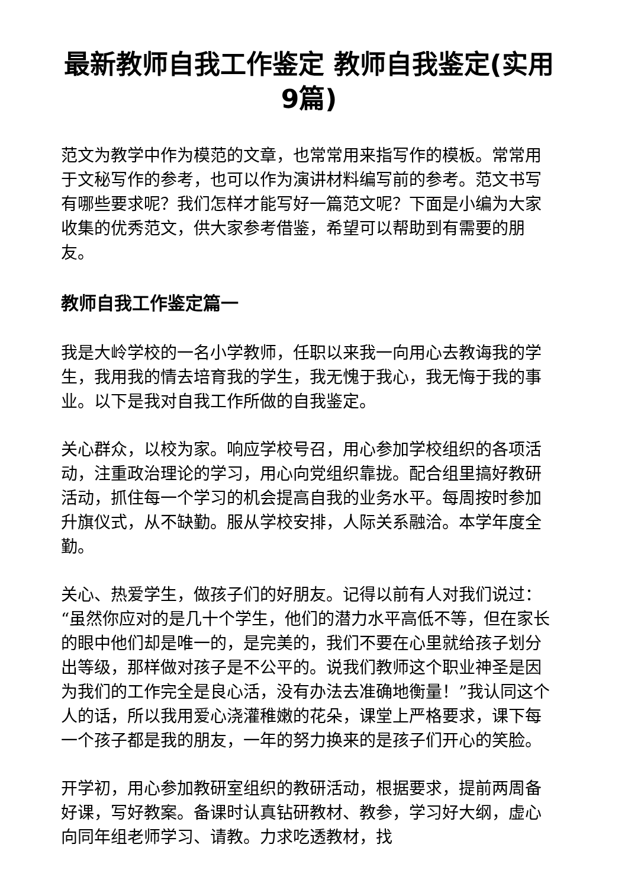最新教师自我工作鉴定 教师自我鉴定(实用9篇)
范文为教学中作为模范的文章，也常常用来指写作的模板。常常用于文秘写作的参考，也可以作为演讲材料编写前的参考。范文书写有哪些要求呢？我们怎样才能写好一篇范文呢？下面是小编为大家收集的优秀范文，供大家参考借鉴，希望可以帮助到有需要的朋友。
教师自我工作鉴定篇一
我是大岭学校的一名小学教师，任职以来我一向用心去教诲我的学生，我用我的情去培育我的学生，我无愧于我心，我无悔于我的事业。以下是我对自我工作所做的自我鉴定。
关心群众，以校为家。响应学校号召，用心参加学校组织的各项活动，注重政治理论的学习，用心向党组织靠拢。配合组里搞好教研活动，抓住每一个学习的机会提高自我的业务水平。每周按时参加升旗仪式，从不缺勤。服从学校安排，人际关系融洽。本学年度全勤。
关心、热爱学生，做孩子们的好朋友。记得以前有人对我们说过：“虽然你应对的是几十个学生，他们的潜力水平高低不等，但在家长的眼中他们却是唯一的，是完美的，我们不要在心里就给孩子划分出等级，那样做对孩子是不公平的。说我们教师这个职业神圣是因为我们的工作完全是良心活，没有办法去准确地衡量！”我认同这个人的话，所以我用爱心浇灌稚嫩的花朵，课堂上严格要求，课下每一个孩子都是我的朋友，一年的努力换来的是孩子们开心的笑脸。
开学初，用心参加教研室组织的教研活动，根据要求，提前两周备好课，写好教案。备课时认真钻研教材、教参，学习好大纲，虚心向同年组老师学习、请教。力求吃透教材，找